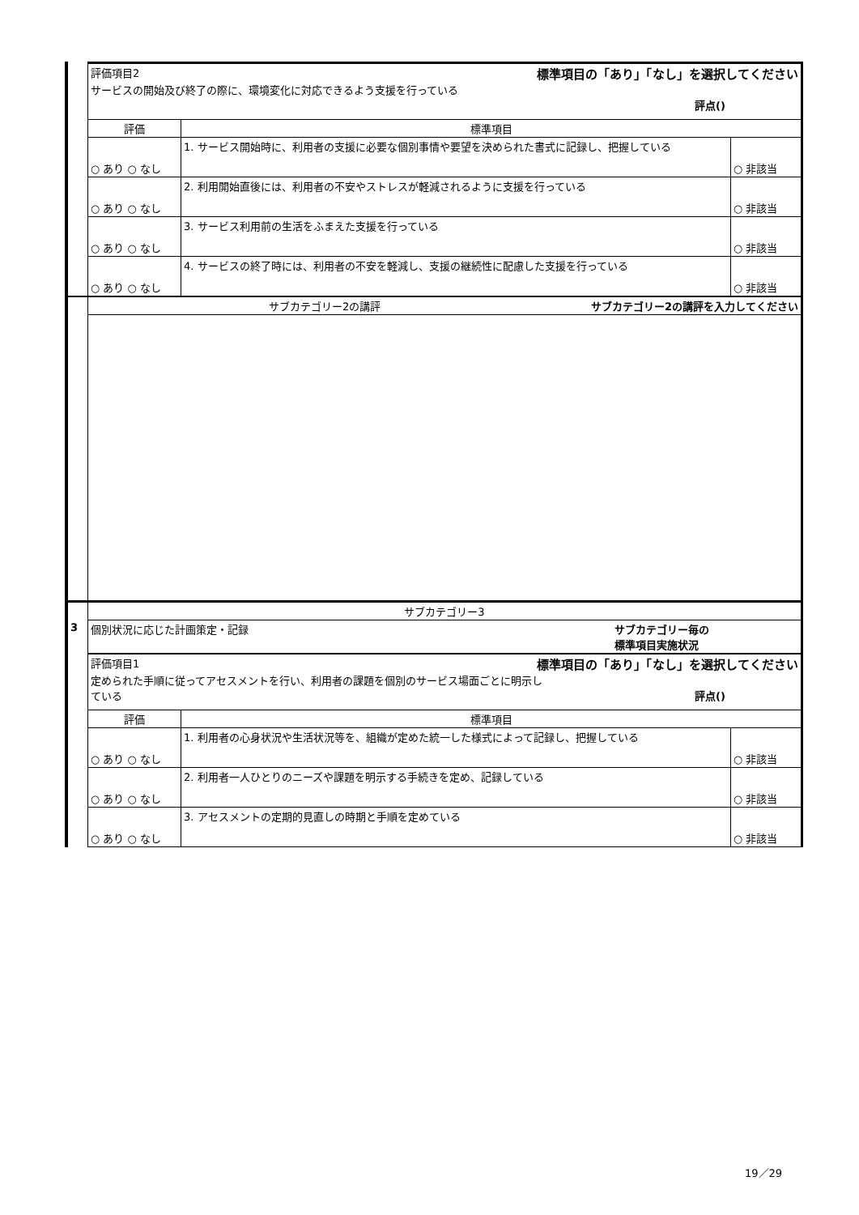| | 評価項目2 標準項目の「あり」「なし」を選択してください サービスの開始及び終了の際に、環境変化に対応できるよう支援を行っている 評点() | | |
| | 評価 | 標準項目 | |
| | ○ あり ○ なし | 1. サービス開始時に、利用者の支援に必要な個別事情や要望を決められた書式に記録し、把握している | ○ 非該当 |
| | ○ あり ○ なし | 2. 利用開始直後には、利用者の不安やストレスが軽減されるように支援を行っている | ○ 非該当 |
| | ○ あり ○ なし | 3. サービス利用前の生活をふまえた支援を行っている | ○ 非該当 |
| | ○ あり ○ なし | 4. サービスの終了時には、利用者の不安を軽減し、支援の継続性に配慮した支援を行っている | ○ 非該当 |
| | サブカテゴリー2の講評 サブカテゴリー2の講評を入力してください | | |
| | サブカテゴリー3 | | |
| 3 | 個別状況に応じた計画策定・記録 サブカテゴリー毎の 標準項目実施状況 | | |
| | 評価項目1 標準項目の「あり」「なし」を選択してください 定められた手順に従ってアセスメントを行い、利用者の課題を個別のサービス場面ごとに明示し ている 評点() | | |
| | 評価 | 標準項目 | |
| | ○ あり ○ なし | 1. 利用者の心身状況や生活状況等を、組織が定めた統一した様式によって記録し、把握している | ○ 非該当 |
| | ○ あり ○ なし | 2. 利用者一人ひとりのニーズや課題を明示する手続きを定め、記録している | ○ 非該当 |
| | ○ あり ○ なし | 3. アセスメントの定期的見直しの時期と手順を定めている | ○ 非該当 |
19／29